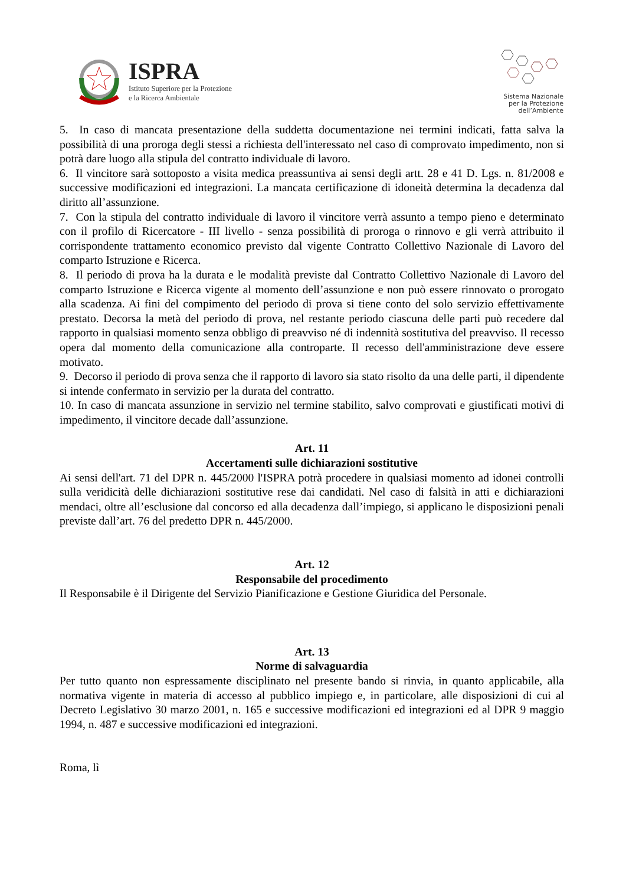ISPRA
Istituto Superiore per la Protezione
e la Ricerca Ambientale
Sistema Nazionale
per la Protezione
dell’Ambiente
5. In caso di mancata presentazione della suddetta documentazione nei termini indicati, fatta salva la possibilità di una proroga degli stessi a richiesta dell'interessato nel caso di comprovato impedimento, non si potrà dare luogo alla stipula del contratto individuale di lavoro.
6. Il vincitore sarà sottoposto a visita medica preassuntiva ai sensi degli artt. 28 e 41 D. Lgs. n. 81/2008 e successive modificazioni ed integrazioni. La mancata certificazione di idoneità determina la decadenza dal diritto all’assunzione.
7. Con la stipula del contratto individuale di lavoro il vincitore verrà assunto a tempo pieno e determinato con il profilo di Ricercatore - III livello - senza possibilità di proroga o rinnovo e gli verrà attribuito il corrispondente trattamento economico previsto dal vigente Contratto Collettivo Nazionale di Lavoro del comparto Istruzione e Ricerca.
8. Il periodo di prova ha la durata e le modalità previste dal Contratto Collettivo Nazionale di Lavoro del comparto Istruzione e Ricerca vigente al momento dell’assunzione e non può essere rinnovato o prorogato alla scadenza. Ai fini del compimento del periodo di prova si tiene conto del solo servizio effettivamente prestato. Decorsa la metà del periodo di prova, nel restante periodo ciascuna delle parti può recedere dal rapporto in qualsiasi momento senza obbligo di preavviso né di indennità sostitutiva del preavviso. Il recesso opera dal momento della comunicazione alla controparte. Il recesso dell'amministrazione deve essere motivato.
9. Decorso il periodo di prova senza che il rapporto di lavoro sia stato risolto da una delle parti, il dipendente si intende confermato in servizio per la durata del contratto.
10. In caso di mancata assunzione in servizio nel termine stabilito, salvo comprovati e giustificati motivi di impedimento, il vincitore decade dall’assunzione.
Art. 11
Accertamenti sulle dichiarazioni sostitutive
Ai sensi dell'art. 71 del DPR n. 445/2000 l'ISPRA potrà procedere in qualsiasi momento ad idonei controlli sulla veridicità delle dichiarazioni sostitutive rese dai candidati. Nel caso di falsità in atti e dichiarazioni mendaci, oltre all’esclusione dal concorso ed alla decadenza dall’impiego, si applicano le disposizioni penali previste dall’art. 76 del predetto DPR n. 445/2000.
Art. 12
Responsabile del procedimento
Il Responsabile è il Dirigente del Servizio Pianificazione e Gestione Giuridica del Personale.
Art. 13
Norme di salvaguardia
Per tutto quanto non espressamente disciplinato nel presente bando si rinvia, in quanto applicabile, alla normativa vigente in materia di accesso al pubblico impiego e, in particolare, alle disposizioni di cui al Decreto Legislativo 30 marzo 2001, n. 165 e successive modificazioni ed integrazioni ed al DPR 9 maggio 1994, n. 487 e successive modificazioni ed integrazioni.
Roma, lì